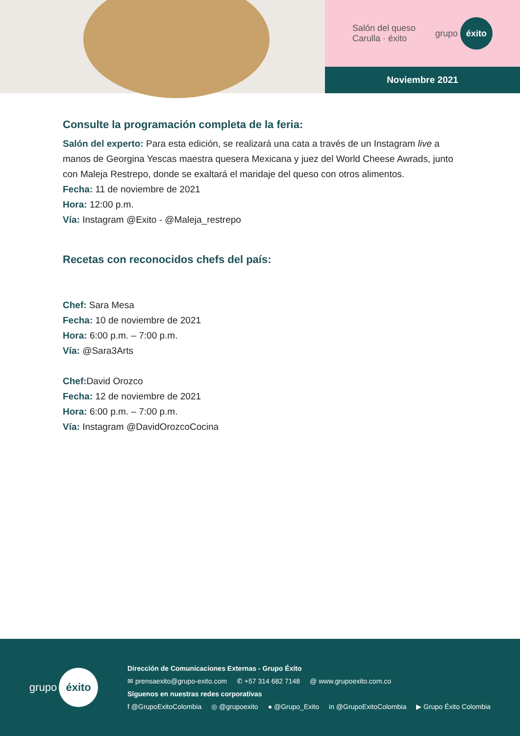Salón del queso
Carulla · éxito
grupo éxito
Noviembre 2021
Consulte la programación completa de la feria:
Salón del experto: Para esta edición, se realizará una cata a través de un Instagram live a manos de Georgina Yescas maestra quesera Mexicana y juez del World Cheese Awrads, junto con Maleja Restrepo, donde se exaltará el maridaje del queso con otros alimentos.
Fecha: 11 de noviembre de 2021
Hora: 12:00 p.m.
Vía: Instagram @Exito - @Maleja_restrepo
Recetas con reconocidos chefs del país:
Chef: Sara Mesa
Fecha: 10 de noviembre de 2021
Hora: 6:00 p.m. – 7:00 p.m.
Vía: @Sara3Arts
Chef: David Orozco
Fecha: 12 de noviembre de 2021
Hora: 6:00 p.m. – 7:00 p.m.
Vía: Instagram @DavidOrozcoCocina
grupo éxito
Dirección de Comunicaciones Externas - Grupo Éxito
✉ prensaexito@grupo-exito.com ✆ +57 314 682 7148 @ www.grupoexito.com.co
Síguenos en nuestras redes corporativas
f @GrupoExitoColombia ◎ @grupoexito ● @Grupo_Exito in @GrupoExitoColombia ▶ Grupo Éxito Colombia